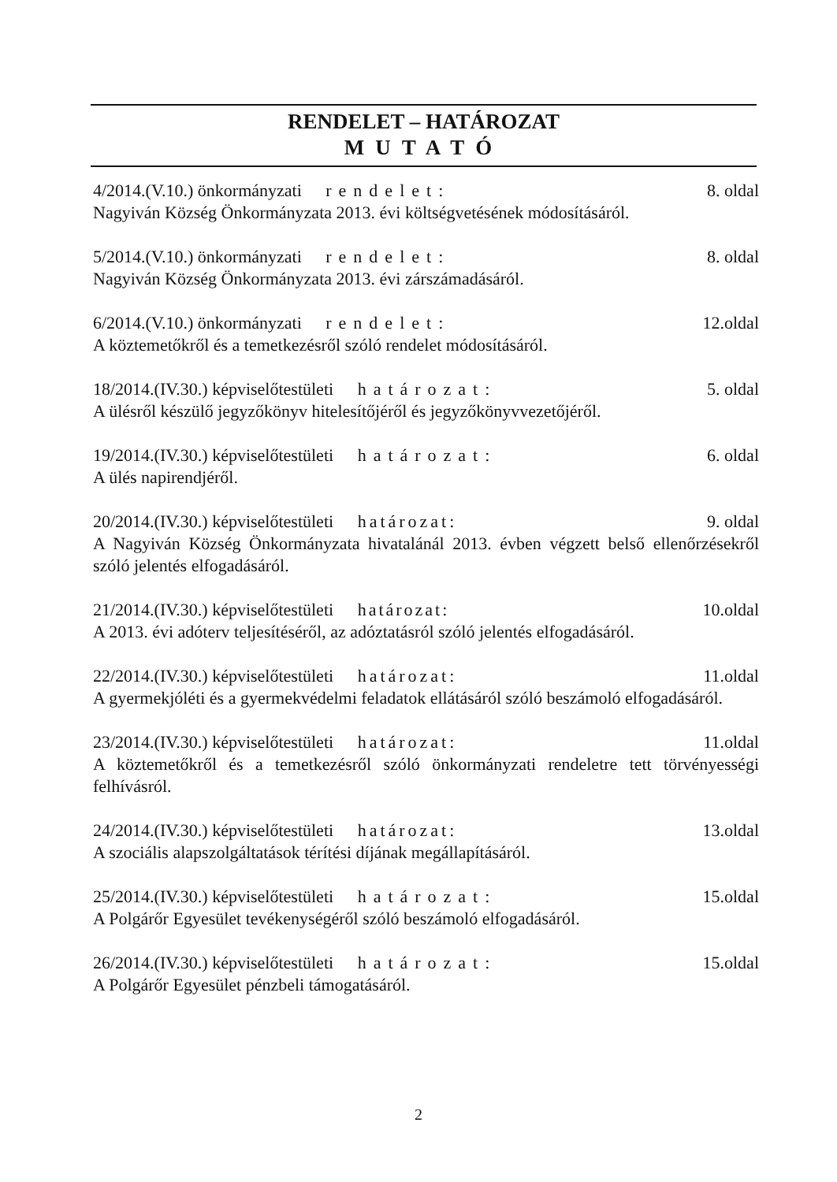RENDELET – HATÁROZAT
MUTATÓ
4/2014.(V.10.) önkormányzati rendelet: 8. oldal
Nagyiván Község Önkormányzata 2013. évi költségvetésének módosításáról.
5/2014.(V.10.) önkormányzati rendelet: 8. oldal
Nagyiván Község Önkormányzata 2013. évi zárszámadásáról.
6/2014.(V.10.) önkormányzati rendelet: 12.oldal
A köztemetőkről és a temetkezésről szóló rendelet módosításáról.
18/2014.(IV.30.) képviselőtestületi határozat: 5. oldal
A ülésről készülő jegyzőkönyv hitelesítőjéről és jegyzőkönyvvezetőjéről.
19/2014.(IV.30.) képviselőtestületi határozat: 6. oldal
A ülés napirendjéről.
20/2014.(IV.30.) képviselőtestületi határozat: 9. oldal
A Nagyiván Község Önkormányzata hivatalánál 2013. évben végzett belső ellenőrzésekről szóló jelentés elfogadásáról.
21/2014.(IV.30.) képviselőtestületi határozat: 10.oldal
A 2013. évi adóterv teljesítéséről, az adóztatásról szóló jelentés elfogadásáról.
22/2014.(IV.30.) képviselőtestületi határozat: 11.oldal
A gyermekjóléti és a gyermekvédelmi feladatok ellátásáról szóló beszámoló elfogadásáról.
23/2014.(IV.30.) képviselőtestületi határozat: 11.oldal
A köztemetőkről és a temetkezésről szóló önkormányzati rendeletre tett törvényességi felhívásról.
24/2014.(IV.30.) képviselőtestületi határozat: 13.oldal
A szociális alapszolgáltatások térítési díjának megállapításáról.
25/2014.(IV.30.) képviselőtestületi határozat: 15.oldal
A Polgárőr Egyesület tevékenységéről szóló beszámoló elfogadásáról.
26/2014.(IV.30.) képviselőtestületi határozat: 15.oldal
A Polgárőr Egyesület pénzbeli támogatásáról.
2